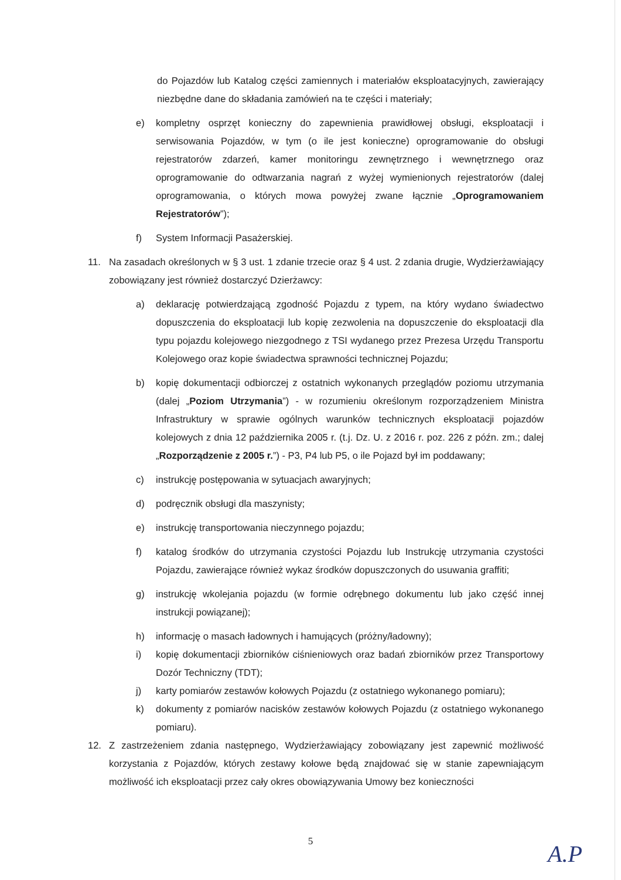do Pojazdów lub Katalog części zamiennych i materiałów eksploatacyjnych, zawierający niezbędne dane do składania zamówień na te części i materiały;
e) kompletny osprzęt konieczny do zapewnienia prawidłowej obsługi, eksploatacji i serwisowania Pojazdów, w tym (o ile jest konieczne) oprogramowanie do obsługi rejestratorów zdarzeń, kamer monitoringu zewnętrznego i wewnętrznego oraz oprogramowanie do odtwarzania nagrań z wyżej wymienionych rejestratorów (dalej oprogramowania, o których mowa powyżej zwane łącznie „Oprogramowaniem Rejestratorów”);
f) System Informacji Pasażerskiej.
11. Na zasadach określonych w § 3 ust. 1 zdanie trzecie oraz § 4 ust. 2 zdania drugie, Wydzierżawiający zobowiązany jest również dostarczyć Dzierżawcy:
a) deklarację potwierdzającą zgodność Pojazdu z typem, na który wydano świadectwo dopuszczenia do eksploatacji lub kopię zezwolenia na dopuszczenie do eksploatacji dla typu pojazdu kolejowego niezgodnego z TSI wydanego przez Prezesa Urzędu Transportu Kolejowego oraz kopie świadectwa sprawności technicznej Pojazdu;
b) kopię dokumentacji odbiorczej z ostatnich wykonanych przeglądów poziomu utrzymania (dalej „Poziom Utrzymania”) - w rozumieniu określonym rozporządzeniem Ministra Infrastruktury w sprawie ogólnych warunków technicznych eksploatacji pojazdów kolejowych z dnia 12 października 2005 r. (t.j. Dz. U. z 2016 r. poz. 226 z późn. zm.; dalej „Rozporządzenie z 2005 r.”) - P3, P4 lub P5, o ile Pojazd był im poddawany;
c) instrukcję postępowania w sytuacjach awaryjnych;
d) podręcznik obsługi dla maszynisty;
e) instrukcję transportowania nieczynnego pojazdu;
f) katalog środków do utrzymania czystości Pojazdu lub Instrukcję utrzymania czystości Pojazdu, zawierające również wykaz środków dopuszczonych do usuwania graffiti;
g) instrukcję wkolejania pojazdu (w formie odrębnego dokumentu lub jako część innej instrukcji powiązanej);
h) informację o masach ładownych i hamujących (próżny/ładowny);
i) kopię dokumentacji zbiorników ciśnieniowych oraz badań zbiorników przez Transportowy Dozór Techniczny (TDT);
j) karty pomiarów zestawów kołowych Pojazdu (z ostatniego wykonanego pomiaru);
k) dokumenty z pomiarów nacisków zestawów kołowych Pojazdu (z ostatniego wykonanego pomiaru).
12. Z zastrzeżeniem zdania następnego, Wydzierżawiający zobowiązany jest zapewnić możliwość korzystania z Pojazdów, których zestawy kołowe będą znajdować się w stanie zapewniającym możliwość ich eksploatacji przez cały okres obowiązywania Umowy bez konieczności
5
A.P